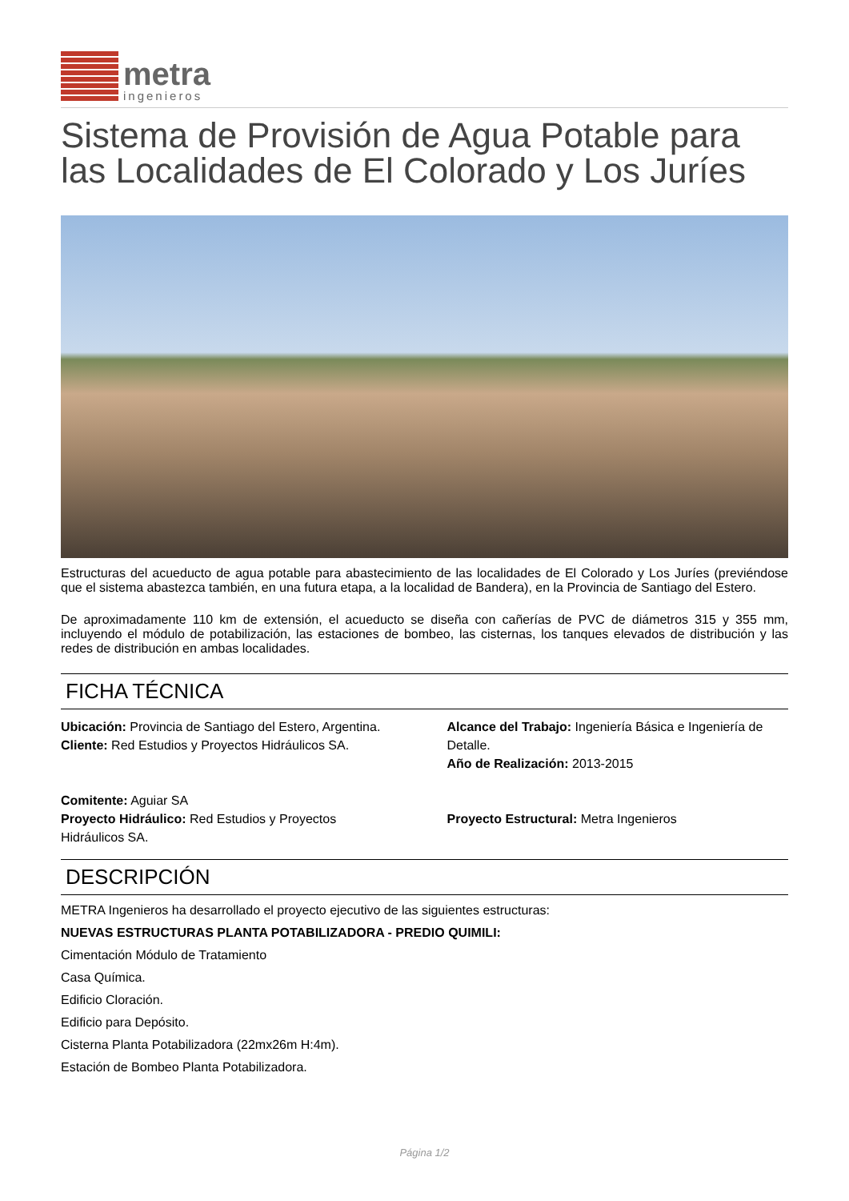metra
ingenieros
Sistema de Provisión de Agua Potable para las Localidades de El Colorado y Los Juríes
Estructuras del acueducto de agua potable para abastecimiento de las localidades de El Colorado y Los Juríes (previéndose que el sistema abastezca también, en una futura etapa, a la localidad de Bandera), en la Provincia de Santiago del Estero.
De aproximadamente 110 km de extensión, el acueducto se diseña con cañerías de PVC de diámetros 315 y 355 mm, incluyendo el módulo de potabilización, las estaciones de bombeo, las cisternas, los tanques elevados de distribución y las redes de distribución en ambas localidades.
FICHA TÉCNICA
Ubicación: Provincia de Santiago del Estero, Argentina.
Cliente: Red Estudios y Proyectos Hidráulicos SA.
Comitente: Aguiar SA
Proyecto Hidráulico: Red Estudios y Proyectos Hidráulicos SA.
Alcance del Trabajo: Ingeniería Básica e Ingeniería de Detalle.
Año de Realización: 2013-2015
Proyecto Estructural: Metra Ingenieros
DESCRIPCIÓN
METRA Ingenieros ha desarrollado el proyecto ejecutivo de las siguientes estructuras:
NUEVAS ESTRUCTURAS PLANTA POTABILIZADORA - PREDIO QUIMILI:
Cimentación Módulo de Tratamiento
Casa Química.
Edificio Cloración.
Edificio para Depósito.
Cisterna Planta Potabilizadora (22mx26m H:4m).
Estación de Bombeo Planta Potabilizadora.
Página 1/2